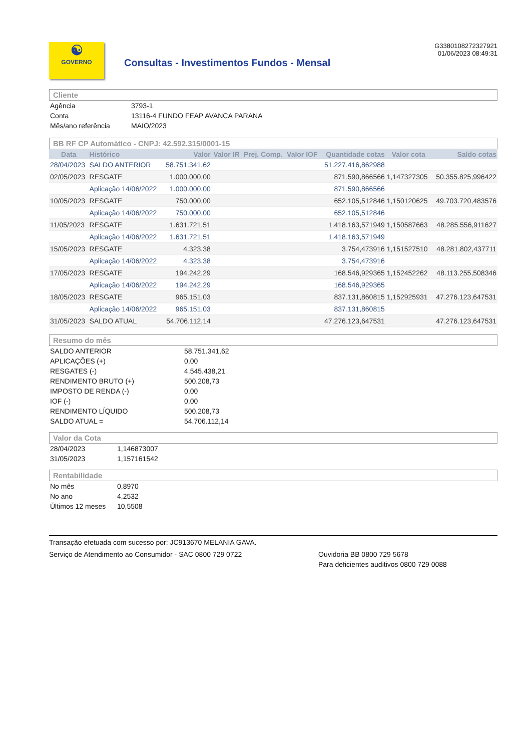☯
GOVERNO
Consultas - Investimentos Fundos - Mensal
G3380108272327921
01/06/2023 08:49:31
Cliente
| Agência | 3793-1 |
| Conta | 13116-4 FUNDO FEAP AVANCA PARANA |
| Mês/ano referência | MAIO/2023 |
BB RF CP Automático - CNPJ: 42.592.315/0001-15
| Data | Histórico | Valor | Valor IR | Prej. Comp. | Valor IOF | Quantidade cotas | Valor cota | Saldo cotas |
| --- | --- | --- | --- | --- | --- | --- | --- | --- |
| 28/04/2023 | SALDO ANTERIOR | 58.751.341,62 | | | | 51.227.416,862988 | | |
| 02/05/2023 | RESGATE | 1.000.000,00 | | | | 871.590,866566 | 1,147327305 | 50.355.825,996422 |
| | Aplicação 14/06/2022 | 1.000.000,00 | | | | 871.590,866566 | | |
| 10/05/2023 | RESGATE | 750.000,00 | | | | 652.105,512846 | 1,150120625 | 49.703.720,483576 |
| | Aplicação 14/06/2022 | 750.000,00 | | | | 652.105,512846 | | |
| 11/05/2023 | RESGATE | 1.631.721,51 | | | | 1.418.163,571949 | 1,150587663 | 48.285.556,911627 |
| | Aplicação 14/06/2022 | 1.631.721,51 | | | | 1.418.163,571949 | | |
| 15/05/2023 | RESGATE | 4.323,38 | | | | 3.754,473916 | 1,151527510 | 48.281.802,437711 |
| | Aplicação 14/06/2022 | 4.323,38 | | | | 3.754,473916 | | |
| 17/05/2023 | RESGATE | 194.242,29 | | | | 168.546,929365 | 1,152452262 | 48.113.255,508346 |
| | Aplicação 14/06/2022 | 194.242,29 | | | | 168.546,929365 | | |
| 18/05/2023 | RESGATE | 965.151,03 | | | | 837.131,860815 | 1,152925931 | 47.276.123,647531 |
| | Aplicação 14/06/2022 | 965.151,03 | | | | 837.131,860815 | | |
| 31/05/2023 | SALDO ATUAL | 54.706.112,14 | | | | 47.276.123,647531 | | 47.276.123,647531 |
Resumo do mês
| SALDO ANTERIOR | 58.751.341,62 |
| APLICAÇÕES (+) | 0,00 |
| RESGATES (-) | 4.545.438,21 |
| RENDIMENTO BRUTO (+) | 500.208,73 |
| IMPOSTO DE RENDA (-) | 0,00 |
| IOF (-) | 0,00 |
| RENDIMENTO LÍQUIDO | 500.208,73 |
| SALDO ATUAL = | 54.706.112,14 |
Valor da Cota
| 28/04/2023 | 1,146873007 |
| 31/05/2023 | 1,157161542 |
Rentabilidade
| No mês | 0,8970 |
| No ano | 4,2532 |
| Últimos 12 meses | 10,5508 |
Transação efetuada com sucesso por: JC913670 MELANIA GAVA.
Serviço de Atendimento ao Consumidor - SAC 0800 729 0722 Ouvidoria BB 0800 729 5678
Para deficientes auditivos 0800 729 0088